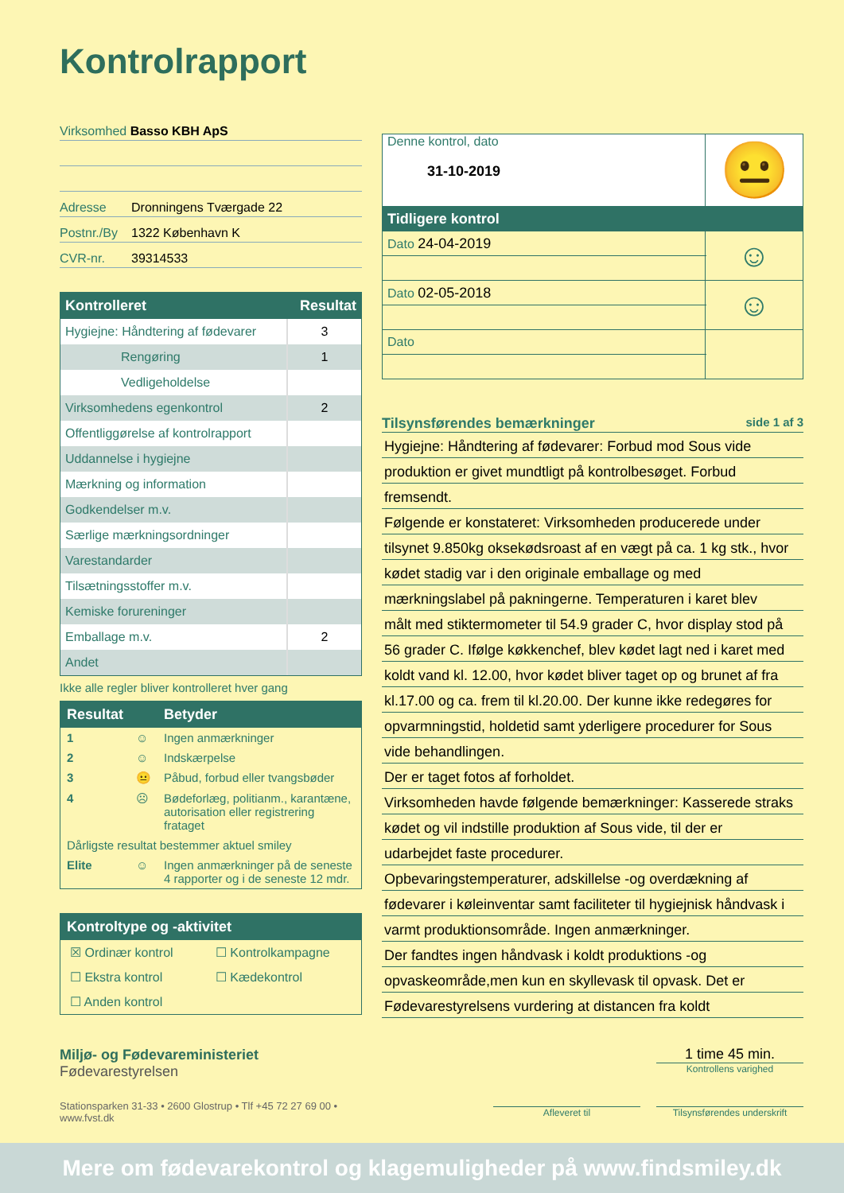Kontrolrapport
Virksomhed Basso KBH ApS
Adresse Dronningens Tværgade 22
Postnr./By 1322 København K
CVR-nr. 39314533
| Kontrolleret | Resultat |
| --- | --- |
| Hygiejne: Håndtering af fødevarer | 3 |
| Rengøring | 1 |
| Vedligeholdelse | |
| Virksomhedens egenkontrol | 2 |
| Offentliggørelse af kontrolrapport | |
| Uddannelse i hygiejne | |
| Mærkning og information | |
| Godkendelser m.v. | |
| Særlige mærkningsordninger | |
| Varestandarder | |
| Tilsætningsstoffer m.v. | |
| Kemiske forureninger | |
| Emballage m.v. | 2 |
| Andet | |
Ikke alle regler bliver kontrolleret hver gang
| Resultat | | Betyder |
| --- | --- | --- |
| 1 | ☺ | Ingen anmærkninger |
| 2 | ☺ | Indskærpelse |
| 3 | 😐 | Påbud, forbud eller tvangsbøder |
| 4 | ☹ | Bødeforlæg, politianm., karantæne, autorisation eller registrering frataget |
| Dårligste resultat bestemmer aktuel smiley | | |
| Elite | ☺ | Ingen anmærkninger på de seneste 4 rapporter og i de seneste 12 mdr. |
Kontroltype og -aktivitet
| ☒ Ordinær kontrol | ☐ Kontrolkampagne |
| ☐ Ekstra kontrol | ☐ Kædekontrol |
| ☐ Anden kontrol | |
Miljø- og Fødevareministeriet
Fødevarestyrelsen
Stationsparken 31-33 • 2600 Glostrup • Tlf +45 72 27 69 00 • www.fvst.dk
| Denne kontrol, dato 31-10-2019 | 😐 |
| Tidligere kontrol | |
| Dato 24-04-2019 | ☺ |
| Dato 02-05-2018 | ☺ |
| Dato | |
Tilsynsførendes bemærkninger side 1 af 3
Hygiejne: Håndtering af fødevarer: Forbud mod Sous vide
produktion er givet mundtligt på kontrolbesøget. Forbud
fremsendt.
Følgende er konstateret: Virksomheden producerede under
tilsynet 9.850kg oksekødsroast af en vægt på ca. 1 kg stk., hvor
kødet stadig var i den originale emballage og med
mærkningslabel på pakningerne. Temperaturen i karet blev
målt med stiktermometer til 54.9 grader C, hvor display stod på
56 grader C. Ifølge køkkenchef, blev kødet lagt ned i karet med
koldt vand kl. 12.00, hvor kødet bliver taget op og brunet af fra
kl.17.00 og ca. frem til kl.20.00. Der kunne ikke redegøres for
opvarmningstid, holdetid samt yderligere procedurer for Sous
vide behandlingen.
Der er taget fotos af forholdet.
Virksomheden havde følgende bemærkninger: Kasserede straks
kødet og vil indstille produktion af Sous vide, til der er
udarbejdet faste procedurer.
Opbevaringstemperaturer, adskillelse -og overdækning af
fødevarer i køleinventar samt faciliteter til hygiejnisk håndvask i
varmt produktionsområde. Ingen anmærkninger.
Der fandtes ingen håndvask i koldt produktions -og
opvaskeområde,men kun en skyllevask til opvask. Det er
Fødevarestyrelsens vurdering at distancen fra koldt
1 time 45 min.
Kontrollens varighed
Afleveret til Tilsynsførendes underskrift
Mere om fødevarekontrol og klagemuligheder på www.findsmiley.dk